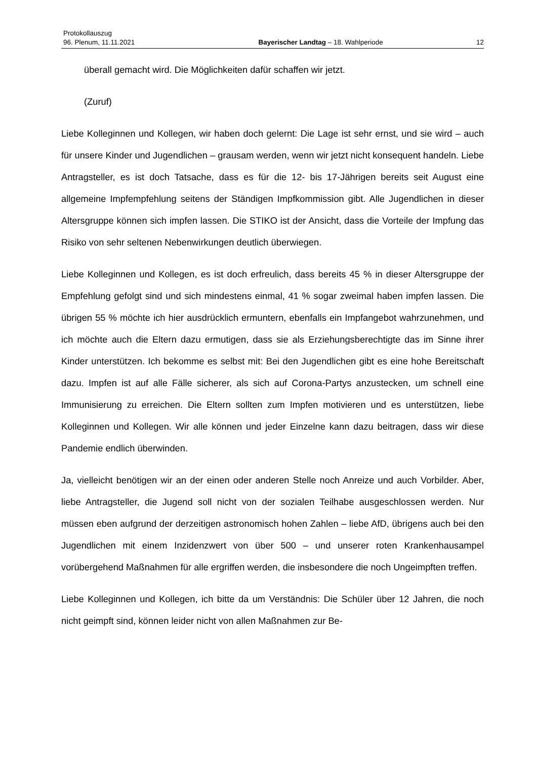Protokollauszug
96. Plenum, 11.11.2021 Bayerischer Landtag – 18. Wahlperiode 12
überall gemacht wird. Die Möglichkeiten dafür schaffen wir jetzt.
(Zuruf)
Liebe Kolleginnen und Kollegen, wir haben doch gelernt: Die Lage ist sehr ernst, und sie wird – auch für unsere Kinder und Jugendlichen – grausam werden, wenn wir jetzt nicht konsequent handeln. Liebe Antragsteller, es ist doch Tatsache, dass es für die 12- bis 17-Jährigen bereits seit August eine allgemeine Impfempfehlung seitens der Ständigen Impfkommission gibt. Alle Jugendlichen in dieser Altersgruppe können sich impfen lassen. Die STIKO ist der Ansicht, dass die Vorteile der Impfung das Risiko von sehr seltenen Nebenwirkungen deutlich überwiegen.
Liebe Kolleginnen und Kollegen, es ist doch erfreulich, dass bereits 45 % in dieser Altersgruppe der Empfehlung gefolgt sind und sich mindestens einmal, 41 % sogar zweimal haben impfen lassen. Die übrigen 55 % möchte ich hier ausdrücklich ermuntern, ebenfalls ein Impfangebot wahrzunehmen, und ich möchte auch die Eltern dazu ermutigen, dass sie als Erziehungsberechtigte das im Sinne ihrer Kinder unterstützen. Ich bekomme es selbst mit: Bei den Jugendlichen gibt es eine hohe Bereitschaft dazu. Impfen ist auf alle Fälle sicherer, als sich auf Corona-Partys anzustecken, um schnell eine Immunisierung zu erreichen. Die Eltern sollten zum Impfen motivieren und es unterstützen, liebe Kolleginnen und Kollegen. Wir alle können und jeder Einzelne kann dazu beitragen, dass wir diese Pandemie endlich überwinden.
Ja, vielleicht benötigen wir an der einen oder anderen Stelle noch Anreize und auch Vorbilder. Aber, liebe Antragsteller, die Jugend soll nicht von der sozialen Teilhabe ausgeschlossen werden. Nur müssen eben aufgrund der derzeitigen astronomisch hohen Zahlen – liebe AfD, übrigens auch bei den Jugendlichen mit einem Inzidenzwert von über 500 – und unserer roten Krankenhausampel vorübergehend Maßnahmen für alle ergriffen werden, die insbesondere die noch Ungeimpften treffen.
Liebe Kolleginnen und Kollegen, ich bitte da um Verständnis: Die Schüler über 12 Jahren, die noch nicht geimpft sind, können leider nicht von allen Maßnahmen zur Be-